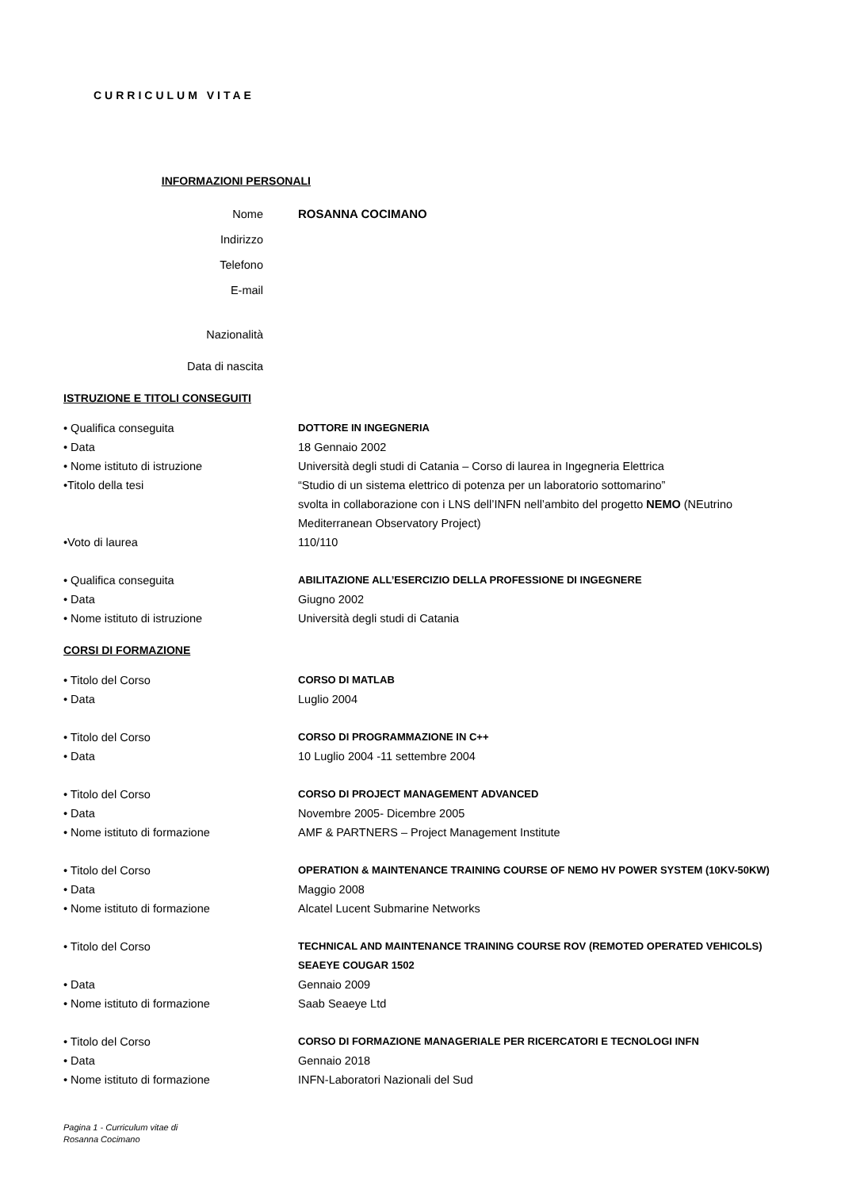CURRICULUM VITAE
INFORMAZIONI PERSONALI
Nome ROSANNA COCIMANO
Indirizzo
Telefono
E-mail
Nazionalità
Data di nascita
ISTRUZIONE E TITOLI CONSEGUITI
• Qualifica conseguita DOTTORE IN INGEGNERIA
• Data 18 Gennaio 2002
• Nome istituto di istruzione Università degli studi di Catania – Corso di laurea in Ingegneria Elettrica
•Titolo della tesi “Studio di un sistema elettrico di potenza per un laboratorio sottomarino”
svolta in collaborazione con i LNS dell’INFN nell’ambito del progetto NEMO (NEutrino Mediterranean Observatory Project)
•Voto di laurea 110/110
• Qualifica conseguita ABILITAZIONE ALL’ESERCIZIO DELLA PROFESSIONE DI INGEGNERE
• Data Giugno 2002
• Nome istituto di istruzione Università degli studi di Catania
CORSI DI FORMAZIONE
• Titolo del Corso CORSO DI MATLAB
• Data Luglio 2004
• Titolo del Corso CORSO DI PROGRAMMAZIONE IN C++
• Data 10 Luglio 2004 -11 settembre 2004
• Titolo del Corso CORSO DI PROJECT MANAGEMENT ADVANCED
• Data Novembre 2005- Dicembre 2005
• Nome istituto di formazione AMF & PARTNERS – Project Management Institute
• Titolo del Corso OPERATION & MAINTENANCE TRAINING COURSE OF NEMO HV POWER SYSTEM (10KV-50KW)
• Data Maggio 2008
• Nome istituto di formazione Alcatel Lucent Submarine Networks
• Titolo del Corso TECHNICAL AND MAINTENANCE TRAINING COURSE ROV (REMOTED OPERATED VEHICOLS) SEAEYE COUGAR 1502
• Data Gennaio 2009
• Nome istituto di formazione Saab Seaeye Ltd
• Titolo del Corso CORSO DI FORMAZIONE MANAGERIALE PER RICERCATORI E TECNOLOGI INFN
• Data Gennaio 2018
• Nome istituto di formazione INFN-Laboratori Nazionali del Sud
Pagina 1 - Curriculum vitae di
Rosanna Cocimano